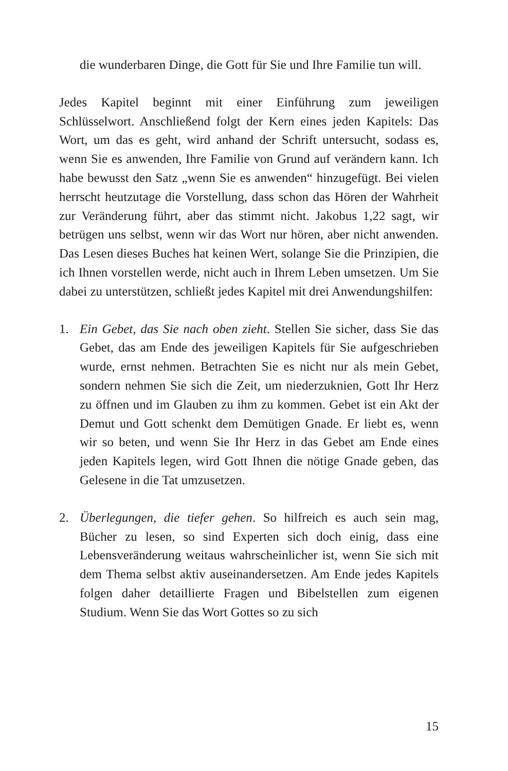die wunderbaren Dinge, die Gott für Sie und Ihre Familie tun will.
Jedes Kapitel beginnt mit einer Einführung zum jeweiligen Schlüsselwort. Anschließend folgt der Kern eines jeden Kapitels: Das Wort, um das es geht, wird anhand der Schrift untersucht, sodass es, wenn Sie es anwenden, Ihre Familie von Grund auf verändern kann. Ich habe bewusst den Satz „wenn Sie es anwenden“ hinzugefügt. Bei vielen herrscht heutzutage die Vorstellung, dass schon das Hören der Wahrheit zur Veränderung führt, aber das stimmt nicht. Jakobus 1,22 sagt, wir betrügen uns selbst, wenn wir das Wort nur hören, aber nicht anwenden. Das Lesen dieses Buches hat keinen Wert, solange Sie die Prinzipien, die ich Ihnen vorstellen werde, nicht auch in Ihrem Leben umsetzen. Um Sie dabei zu unterstützen, schließt jedes Kapitel mit drei Anwendungshilfen:
1. Ein Gebet, das Sie nach oben zieht. Stellen Sie sicher, dass Sie das Gebet, das am Ende des jeweiligen Kapitels für Sie aufgeschrieben wurde, ernst nehmen. Betrachten Sie es nicht nur als mein Gebet, sondern nehmen Sie sich die Zeit, um niederzuknien, Gott Ihr Herz zu öffnen und im Glauben zu ihm zu kommen. Gebet ist ein Akt der Demut und Gott schenkt dem Demütigen Gnade. Er liebt es, wenn wir so beten, und wenn Sie Ihr Herz in das Gebet am Ende eines jeden Kapitels legen, wird Gott Ihnen die nötige Gnade geben, das Gelesene in die Tat umzusetzen.
2. Überlegungen, die tiefer gehen. So hilfreich es auch sein mag, Bücher zu lesen, so sind Experten sich doch einig, dass eine Lebensveränderung weitaus wahrscheinlicher ist, wenn Sie sich mit dem Thema selbst aktiv auseinandersetzen. Am Ende jedes Kapitels folgen daher detaillierte Fragen und Bibelstellen zum eigenen Studium. Wenn Sie das Wort Gottes so zu sich
15